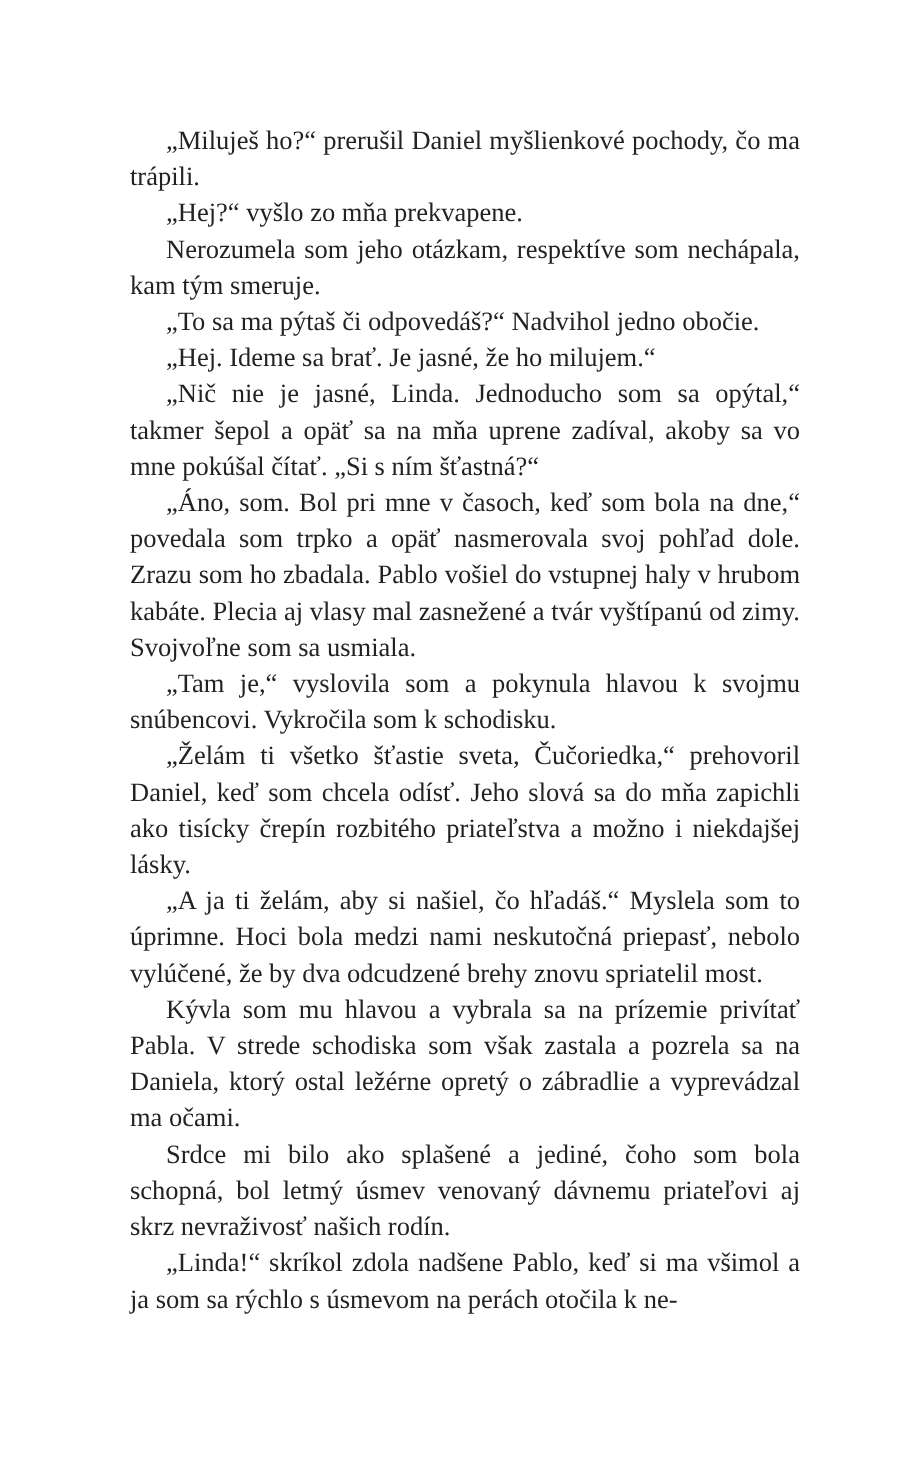„Miluješ ho?“ prerušil Daniel myšlienkové pochody, čo ma trápili.
„Hej?“ vyšlo zo mňa prekvapene.
Nerozumela som jeho otázkam, respektíve som nechápala, kam tým smeruje.
„To sa ma pýtaš či odpovedáš?“ Nadvihol jedno obočie.
„Hej. Ideme sa brať. Je jasné, že ho milujem.“
„Nič nie je jasné, Linda. Jednoducho som sa opýtal,“ takmer šepol a opäť sa na mňa uprene zadíval, akoby sa vo mne pokúšal čítať. „Si s ním šťastná?“
„Áno, som. Bol pri mne v časoch, keď som bola na dne,“ povedala som trpko a opäť nasmerovala svoj pohľad dole. Zrazu som ho zbadala. Pablo vošiel do vstupnej haly v hrubom kabáte. Plecia aj vlasy mal zasnežené a tvár vyštípanú od zimy. Svojvoľne som sa usmiala.
„Tam je,“ vyslovila som a pokynula hlavou k svojmu snúbencovi. Vykročila som k schodisku.
„Želám ti všetko šťastie sveta, Čučoriedka,“ prehovoril Daniel, keď som chcela odísť. Jeho slová sa do mňa zapichli ako tisícky črepín rozbitého priateľstva a možno i niekdajšej lásky.
„A ja ti želám, aby si našiel, čo hľadáš.“ Myslela som to úprimne. Hoci bola medzi nami neskutočná priepasť, nebolo vylúčené, že by dva odcudzené brehy znovu spriatelil most.
Kývla som mu hlavou a vybrala sa na prízemie privítať Pabla. V strede schodiska som však zastala a pozrela sa na Daniela, ktorý ostal ležérne opretý o zábradlie a vyprevádzal ma očami.
Srdce mi bilo ako splašené a jediné, čoho som bola schopná, bol letmý úsmev venovaný dávnemu priateľovi aj skrz nevraživosť našich rodín.
„Linda!“ skríkol zdola nadšene Pablo, keď si ma všimol a ja som sa rýchlo s úsmevom na perách otočila k ne-